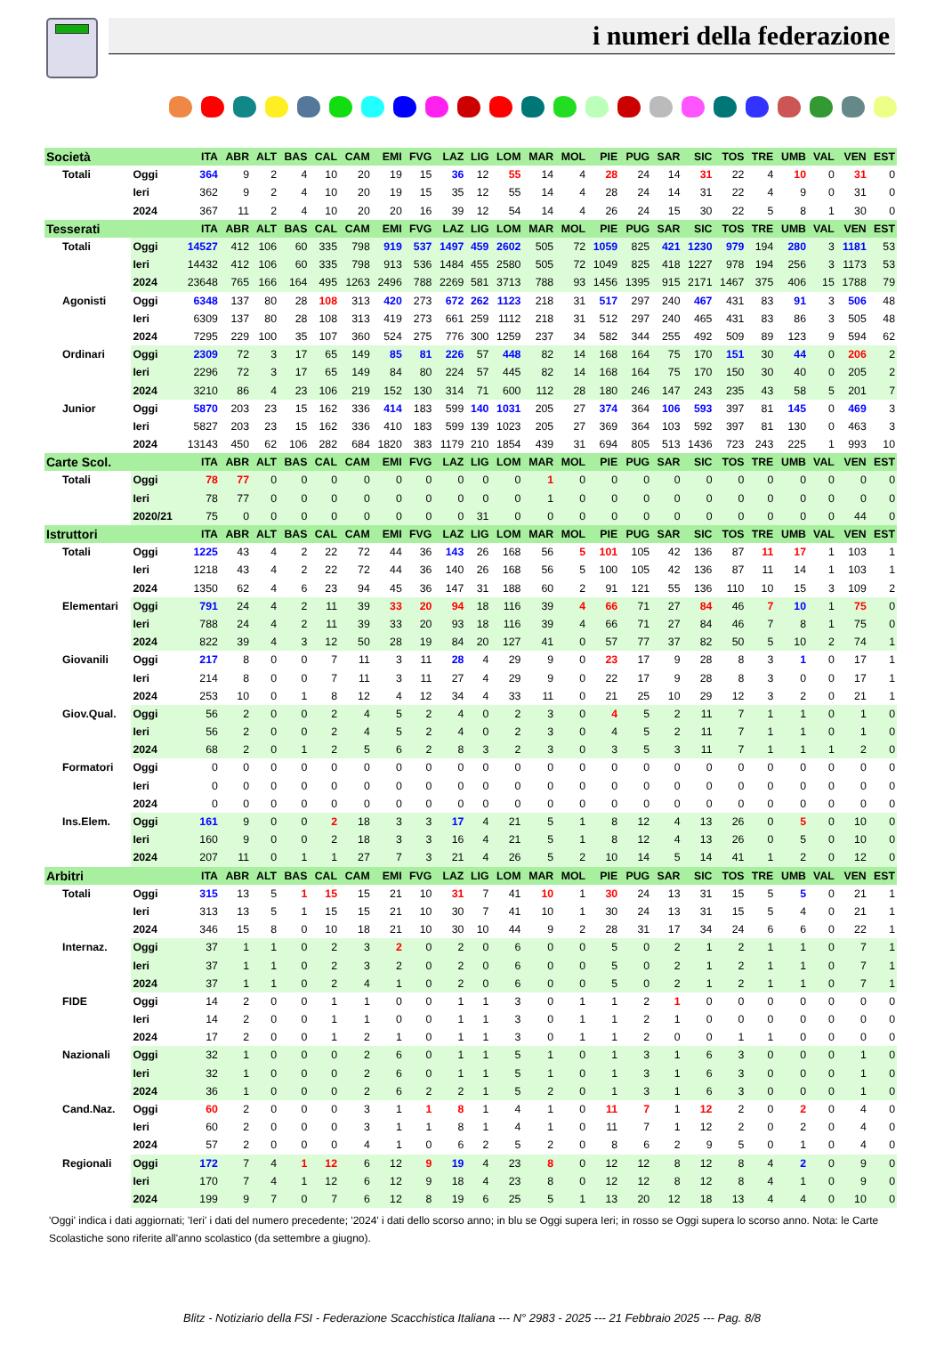i numeri della federazione
| Società | | ITA | ABR | ALT | BAS | CAL | CAM | EMI | FVG | LAZ | LIG | LOM | MAR | MOL | PIE | PUG | SAR | SIC | TOS | TRE | UMB | VAL | VEN | EST |
| --- | --- | --- | --- | --- | --- | --- | --- | --- | --- | --- | --- | --- | --- | --- | --- | --- | --- | --- | --- | --- | --- | --- | --- | --- |
| Totali | Oggi | 364 | 9 | 2 | 4 | 10 | 20 | 19 | 15 | 36 | 12 | 55 | 14 | 4 | 28 | 24 | 14 | 31 | 22 | 4 | 10 | 0 | 31 | 0 |
| | Ieri | 362 | 9 | 2 | 4 | 10 | 20 | 19 | 15 | 35 | 12 | 55 | 14 | 4 | 28 | 24 | 14 | 31 | 22 | 4 | 9 | 0 | 31 | 0 |
| | 2024 | 367 | 11 | 2 | 4 | 10 | 20 | 20 | 16 | 39 | 12 | 54 | 14 | 4 | 26 | 24 | 15 | 30 | 22 | 5 | 8 | 1 | 30 | 0 |
| Tesserati | | ITA | ABR | ALT | BAS | CAL | CAM | EMI | FVG | LAZ | LIG | LOM | MAR | MOL | PIE | PUG | SAR | SIC | TOS | TRE | UMB | VAL | VEN | EST |
| Totali | Oggi | 14527 | 412 | 106 | 60 | 335 | 798 | 919 | 537 | 1497 | 459 | 2602 | 505 | 72 | 1059 | 825 | 421 | 1230 | 979 | 194 | 280 | 3 | 1181 | 53 |
| | Ieri | 14432 | 412 | 106 | 60 | 335 | 798 | 913 | 536 | 1484 | 455 | 2580 | 505 | 72 | 1049 | 825 | 418 | 1227 | 978 | 194 | 256 | 3 | 1173 | 53 |
| | 2024 | 23648 | 765 | 166 | 164 | 495 | 1263 | 2496 | 788 | 2269 | 581 | 3713 | 788 | 93 | 1456 | 1395 | 915 | 2171 | 1467 | 375 | 406 | 15 | 1788 | 79 |
| Agonisti | Oggi | 6348 | 137 | 80 | 28 | 108 | 313 | 420 | 273 | 672 | 262 | 1123 | 218 | 31 | 517 | 297 | 240 | 467 | 431 | 83 | 91 | 3 | 506 | 48 |
| | Ieri | 6309 | 137 | 80 | 28 | 108 | 313 | 419 | 273 | 661 | 259 | 1112 | 218 | 31 | 512 | 297 | 240 | 465 | 431 | 83 | 86 | 3 | 505 | 48 |
| | 2024 | 7295 | 229 | 100 | 35 | 107 | 360 | 524 | 275 | 776 | 300 | 1259 | 237 | 34 | 582 | 344 | 255 | 492 | 509 | 89 | 123 | 9 | 594 | 62 |
| Ordinari | Oggi | 2309 | 72 | 3 | 17 | 65 | 149 | 85 | 81 | 226 | 57 | 448 | 82 | 14 | 168 | 164 | 75 | 170 | 151 | 30 | 44 | 0 | 206 | 2 |
| | Ieri | 2296 | 72 | 3 | 17 | 65 | 149 | 84 | 80 | 224 | 57 | 445 | 82 | 14 | 168 | 164 | 75 | 170 | 150 | 30 | 40 | 0 | 205 | 2 |
| | 2024 | 3210 | 86 | 4 | 23 | 106 | 219 | 152 | 130 | 314 | 71 | 600 | 112 | 28 | 180 | 246 | 147 | 243 | 235 | 43 | 58 | 5 | 201 | 7 |
| Junior | Oggi | 5870 | 203 | 23 | 15 | 162 | 336 | 414 | 183 | 599 | 140 | 1031 | 205 | 27 | 374 | 364 | 106 | 593 | 397 | 81 | 145 | 0 | 469 | 3 |
| | Ieri | 5827 | 203 | 23 | 15 | 162 | 336 | 410 | 183 | 599 | 139 | 1023 | 205 | 27 | 369 | 364 | 103 | 592 | 397 | 81 | 130 | 0 | 463 | 3 |
| | 2024 | 13143 | 450 | 62 | 106 | 282 | 684 | 1820 | 383 | 1179 | 210 | 1854 | 439 | 31 | 694 | 805 | 513 | 1436 | 723 | 243 | 225 | 1 | 993 | 10 |
| Carte Scol. | | ITA | ABR | ALT | BAS | CAL | CAM | EMI | FVG | LAZ | LIG | LOM | MAR | MOL | PIE | PUG | SAR | SIC | TOS | TRE | UMB | VAL | VEN | EST |
| Totali | Oggi | 78 | 77 | 0 | 0 | 0 | 0 | 0 | 0 | 0 | 0 | 0 | 1 | 0 | 0 | 0 | 0 | 0 | 0 | 0 | 0 | 0 | 0 | 0 |
| | Ieri | 78 | 77 | 0 | 0 | 0 | 0 | 0 | 0 | 0 | 0 | 0 | 1 | 0 | 0 | 0 | 0 | 0 | 0 | 0 | 0 | 0 | 0 | 0 |
| | 2020/21 | 75 | 0 | 0 | 0 | 0 | 0 | 0 | 0 | 0 | 31 | 0 | 0 | 0 | 0 | 0 | 0 | 0 | 0 | 0 | 0 | 0 | 44 | 0 |
| Istruttori | | ITA | ABR | ALT | BAS | CAL | CAM | EMI | FVG | LAZ | LIG | LOM | MAR | MOL | PIE | PUG | SAR | SIC | TOS | TRE | UMB | VAL | VEN | EST |
| Totali | Oggi | 1225 | 43 | 4 | 2 | 22 | 72 | 44 | 36 | 143 | 26 | 168 | 56 | 5 | 101 | 105 | 42 | 136 | 87 | 11 | 17 | 1 | 103 | 1 |
| | Ieri | 1218 | 43 | 4 | 2 | 22 | 72 | 44 | 36 | 140 | 26 | 168 | 56 | 5 | 100 | 105 | 42 | 136 | 87 | 11 | 14 | 1 | 103 | 1 |
| | 2024 | 1350 | 62 | 4 | 6 | 23 | 94 | 45 | 36 | 147 | 31 | 188 | 60 | 2 | 91 | 121 | 55 | 136 | 110 | 10 | 15 | 3 | 109 | 2 |
| Elementari | Oggi | 791 | 24 | 4 | 2 | 11 | 39 | 33 | 20 | 94 | 18 | 116 | 39 | 4 | 66 | 71 | 27 | 84 | 46 | 7 | 10 | 1 | 75 | 0 |
| | Ieri | 788 | 24 | 4 | 2 | 11 | 39 | 33 | 20 | 93 | 18 | 116 | 39 | 4 | 66 | 71 | 27 | 84 | 46 | 7 | 8 | 1 | 75 | 0 |
| | 2024 | 822 | 39 | 4 | 3 | 12 | 50 | 28 | 19 | 84 | 20 | 127 | 41 | 0 | 57 | 77 | 37 | 82 | 50 | 5 | 10 | 2 | 74 | 1 |
| Giovanili | Oggi | 217 | 8 | 0 | 0 | 7 | 11 | 3 | 11 | 28 | 4 | 29 | 9 | 0 | 23 | 17 | 9 | 28 | 8 | 3 | 1 | 0 | 17 | 1 |
| | Ieri | 214 | 8 | 0 | 0 | 7 | 11 | 3 | 11 | 27 | 4 | 29 | 9 | 0 | 22 | 17 | 9 | 28 | 8 | 3 | 0 | 0 | 17 | 1 |
| | 2024 | 253 | 10 | 0 | 1 | 8 | 12 | 4 | 12 | 34 | 4 | 33 | 11 | 0 | 21 | 25 | 10 | 29 | 12 | 3 | 2 | 0 | 21 | 1 |
| Giov.Qual. | Oggi | 56 | 2 | 0 | 0 | 2 | 4 | 5 | 2 | 4 | 0 | 2 | 3 | 0 | 4 | 5 | 2 | 11 | 7 | 1 | 1 | 0 | 1 | 0 |
| | Ieri | 56 | 2 | 0 | 0 | 2 | 4 | 5 | 2 | 4 | 0 | 2 | 3 | 0 | 4 | 5 | 2 | 11 | 7 | 1 | 1 | 0 | 1 | 0 |
| | 2024 | 68 | 2 | 0 | 1 | 2 | 5 | 6 | 2 | 8 | 3 | 2 | 3 | 0 | 3 | 5 | 3 | 11 | 7 | 1 | 1 | 1 | 2 | 0 |
| Formatori | Oggi | 0 | 0 | 0 | 0 | 0 | 0 | 0 | 0 | 0 | 0 | 0 | 0 | 0 | 0 | 0 | 0 | 0 | 0 | 0 | 0 | 0 | 0 | 0 |
| | Ieri | 0 | 0 | 0 | 0 | 0 | 0 | 0 | 0 | 0 | 0 | 0 | 0 | 0 | 0 | 0 | 0 | 0 | 0 | 0 | 0 | 0 | 0 | 0 |
| | 2024 | 0 | 0 | 0 | 0 | 0 | 0 | 0 | 0 | 0 | 0 | 0 | 0 | 0 | 0 | 0 | 0 | 0 | 0 | 0 | 0 | 0 | 0 | 0 |
| Ins.Elem. | Oggi | 161 | 9 | 0 | 0 | 2 | 18 | 3 | 3 | 17 | 4 | 21 | 5 | 1 | 8 | 12 | 4 | 13 | 26 | 0 | 5 | 0 | 10 | 0 |
| | Ieri | 160 | 9 | 0 | 0 | 2 | 18 | 3 | 3 | 16 | 4 | 21 | 5 | 1 | 8 | 12 | 4 | 13 | 26 | 0 | 5 | 0 | 10 | 0 |
| | 2024 | 207 | 11 | 0 | 1 | 1 | 27 | 7 | 3 | 21 | 4 | 26 | 5 | 2 | 10 | 14 | 5 | 14 | 41 | 1 | 2 | 0 | 12 | 0 |
| Arbitri | | ITA | ABR | ALT | BAS | CAL | CAM | EMI | FVG | LAZ | LIG | LOM | MAR | MOL | PIE | PUG | SAR | SIC | TOS | TRE | UMB | VAL | VEN | EST |
| Totali | Oggi | 315 | 13 | 5 | 1 | 15 | 15 | 21 | 10 | 31 | 7 | 41 | 10 | 1 | 30 | 24 | 13 | 31 | 15 | 5 | 5 | 0 | 21 | 1 |
| | Ieri | 313 | 13 | 5 | 1 | 15 | 15 | 21 | 10 | 30 | 7 | 41 | 10 | 1 | 30 | 24 | 13 | 31 | 15 | 5 | 4 | 0 | 21 | 1 |
| | 2024 | 346 | 15 | 8 | 0 | 10 | 18 | 21 | 10 | 30 | 10 | 44 | 9 | 2 | 28 | 31 | 17 | 34 | 24 | 6 | 6 | 0 | 22 | 1 |
| Internaz. | Oggi | 37 | 1 | 1 | 0 | 2 | 3 | 2 | 0 | 2 | 0 | 6 | 0 | 0 | 5 | 0 | 2 | 1 | 2 | 1 | 1 | 0 | 7 | 1 |
| | Ieri | 37 | 1 | 1 | 0 | 2 | 3 | 2 | 0 | 2 | 0 | 6 | 0 | 0 | 5 | 0 | 2 | 1 | 2 | 1 | 1 | 0 | 7 | 1 |
| | 2024 | 37 | 1 | 1 | 0 | 2 | 4 | 1 | 0 | 2 | 0 | 6 | 0 | 0 | 5 | 0 | 2 | 1 | 2 | 1 | 1 | 0 | 7 | 1 |
| FIDE | Oggi | 14 | 2 | 0 | 0 | 1 | 1 | 0 | 0 | 1 | 1 | 3 | 0 | 1 | 1 | 2 | 1 | 0 | 0 | 0 | 0 | 0 | 0 | 0 |
| | Ieri | 14 | 2 | 0 | 0 | 1 | 1 | 0 | 0 | 1 | 1 | 3 | 0 | 1 | 1 | 2 | 1 | 0 | 0 | 0 | 0 | 0 | 0 | 0 |
| | 2024 | 17 | 2 | 0 | 0 | 1 | 2 | 1 | 0 | 1 | 1 | 3 | 0 | 1 | 1 | 2 | 0 | 0 | 1 | 1 | 0 | 0 | 0 | 0 |
| Nazionali | Oggi | 32 | 1 | 0 | 0 | 0 | 2 | 6 | 0 | 1 | 1 | 5 | 1 | 0 | 1 | 3 | 1 | 6 | 3 | 0 | 0 | 0 | 1 | 0 |
| | Ieri | 32 | 1 | 0 | 0 | 0 | 2 | 6 | 0 | 1 | 1 | 5 | 1 | 0 | 1 | 3 | 1 | 6 | 3 | 0 | 0 | 0 | 1 | 0 |
| | 2024 | 36 | 1 | 0 | 0 | 0 | 2 | 6 | 2 | 2 | 1 | 5 | 2 | 0 | 1 | 3 | 1 | 6 | 3 | 0 | 0 | 0 | 1 | 0 |
| Cand.Naz. | Oggi | 60 | 2 | 0 | 0 | 0 | 3 | 1 | 1 | 8 | 1 | 4 | 1 | 0 | 11 | 7 | 1 | 12 | 2 | 0 | 2 | 0 | 4 | 0 |
| | Ieri | 60 | 2 | 0 | 0 | 0 | 3 | 1 | 1 | 8 | 1 | 4 | 1 | 0 | 11 | 7 | 1 | 12 | 2 | 0 | 2 | 0 | 4 | 0 |
| | 2024 | 57 | 2 | 0 | 0 | 0 | 4 | 1 | 0 | 6 | 2 | 5 | 2 | 0 | 8 | 6 | 2 | 9 | 5 | 0 | 1 | 0 | 4 | 0 |
| Regionali | Oggi | 172 | 7 | 4 | 1 | 12 | 6 | 12 | 9 | 19 | 4 | 23 | 8 | 0 | 12 | 12 | 8 | 12 | 8 | 4 | 2 | 0 | 9 | 0 |
| | Ieri | 170 | 7 | 4 | 1 | 12 | 6 | 12 | 9 | 18 | 4 | 23 | 8 | 0 | 12 | 12 | 8 | 12 | 8 | 4 | 1 | 0 | 9 | 0 |
| | 2024 | 199 | 9 | 7 | 0 | 7 | 6 | 12 | 8 | 19 | 6 | 25 | 5 | 1 | 13 | 20 | 12 | 18 | 13 | 4 | 4 | 0 | 10 | 0 |
'Oggi' indica i dati aggiornati; 'Ieri' i dati del numero precedente; '2024' i dati dello scorso anno; in blu se Oggi supera Ieri; in rosso se Oggi supera lo scorso anno. Nota: le Carte Scolastiche sono riferite all'anno scolastico (da settembre a giugno).
Blitz - Notiziario della FSI - Federazione Scacchistica Italiana --- N° 2983 - 2025 --- 21 Febbraio 2025 --- Pag. 8/8